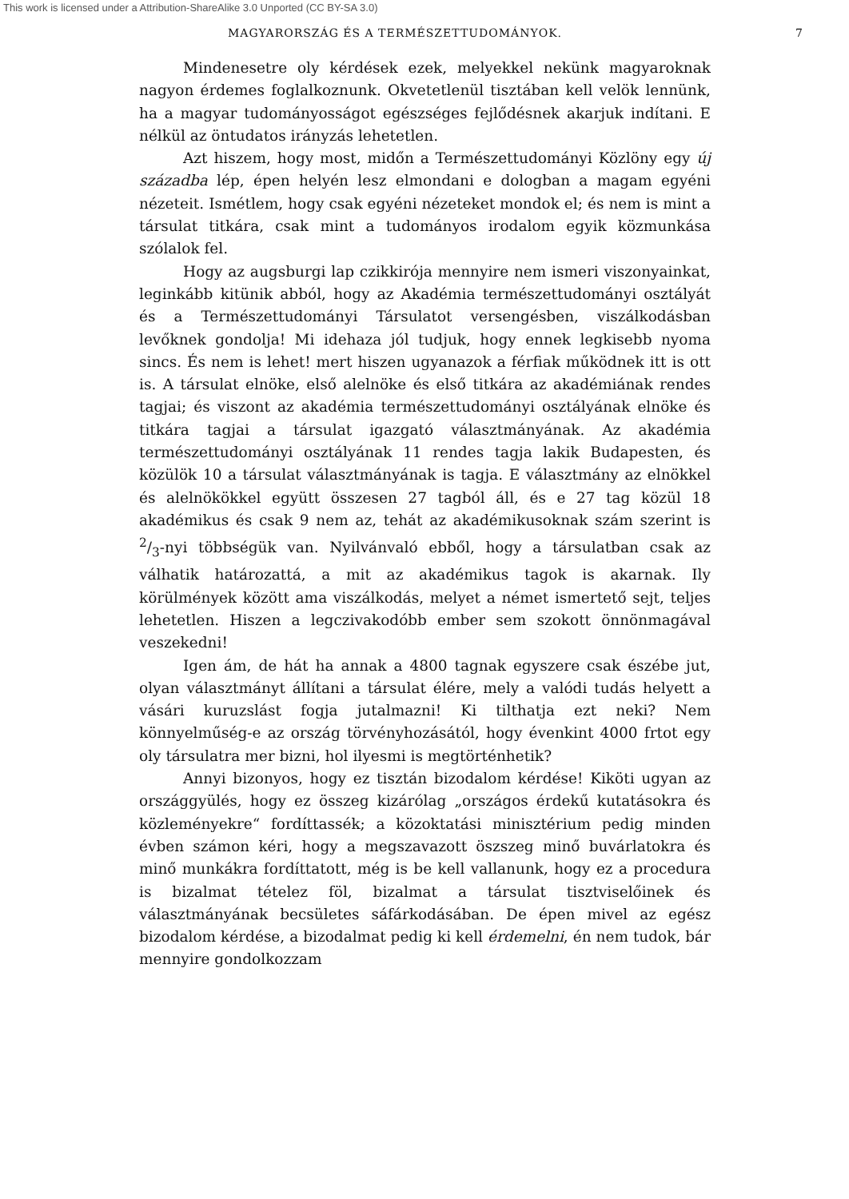This work is licensed under a Attribution-ShareAlike 3.0 Unported (CC BY-SA 3.0)
MAGYARORSZÁG ÉS A TERMÉSZETTUDOMÁNYOK. 7
Mindenesetre oly kérdések ezek, melyekkel nekünk magyaroknak nagyon érdemes foglalkoznunk. Okvetetlenül tisztában kell velök lennünk, ha a magyar tudományosságot egészséges fejlődésnek akarjuk indítani. E nélkül az öntudatos irányzás lehetetlen.
Azt hiszem, hogy most, midőn a Természettudományi Közlöny egy új századba lép, épen helyén lesz elmondani e dologban a magam egyéni nézeteit. Ismétlem, hogy csak egyéni nézeteket mondok el; és nem is mint a társulat titkára, csak mint a tudományos irodalom egyik közmunkása szólalok fel.
Hogy az augsburgi lap czikkirója mennyire nem ismeri viszonyainkat, leginkább kitünik abból, hogy az Akadémia természettudományi osztályát és a Természettudományi Társulatot versengésben, viszálkodásban levőknek gondolja! Mi idehaza jól tudjuk, hogy ennek legkisebb nyoma sincs. És nem is lehet! mert hiszen ugyanazok a férfiak működnek itt is ott is. A társulat elnöke, első alelnöke és első titkára az akadémiának rendes tagjai; és viszont az akadémia természettudományi osztályának elnöke és titkára tagjai a társulat igazgató választmányának. Az akadémia természettudományi osztályának 11 rendes tagja lakik Budapesten, és közülök 10 a társulat választmányának is tagja. E választmány az elnökkel és alelnökökkel együtt összesen 27 tagból áll, és e 27 tag közül 18 akadémikus és csak 9 nem az, tehát az akadémikusoknak szám szerint is 2/3-nyi többségük van. Nyilvánvaló ebből, hogy a társulatban csak az válhatik határozattá, a mit az akadémikus tagok is akarnak. Ily körülmények között ama viszálkodás, melyet a német ismertető sejt, teljes lehetetlen. Hiszen a legczivakodóbb ember sem szokott önnönmagával veszekedni!
Igen ám, de hát ha annak a 4800 tagnak egyszere csak észébe jut, olyan választmányt állítani a társulat élére, mely a valódi tudás helyett a vásári kuruzslást fogja jutalmazni! Ki tilthatja ezt neki? Nem könnyelműség-e az ország törvényhozásától, hogy évenkint 4000 frtot egy oly társulatra mer bizni, hol ilyesmi is megtörténhetik?
Annyi bizonyos, hogy ez tisztán bizodalom kérdése! Kiköti ugyan az országgyülés, hogy ez összeg kizárólag „országos érdekű kutatásokra és közleményekre“ fordíttassék; a közoktatási minisztérium pedig minden évben számon kéri, hogy a megszavazott öszszeg minő buvárlatokra és minő munkákra fordíttatott, még is be kell vallanunk, hogy ez a procedura is bizalmat tételez föl, bizalmat a társulat tisztviselőinek és választmányának becsületes sáfárkodásában. De épen mivel az egész bizodalom kérdése, a bizodalmat pedig ki kell érdemelni, én nem tudok, bár mennyire gondolkozzam